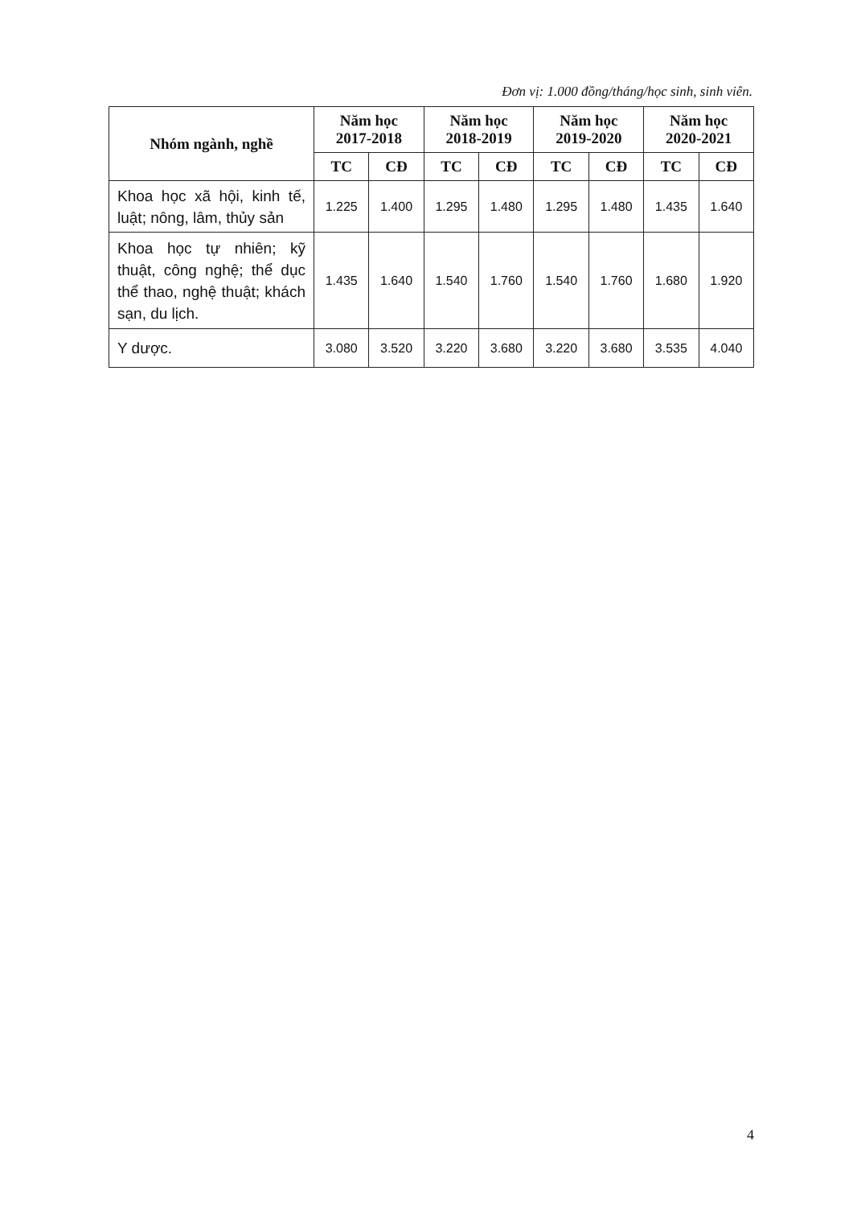Đơn vị: 1.000 đồng/tháng/học sinh, sinh viên.
| Nhóm ngành, nghề | Năm học 2017-2018 | | Năm học 2018-2019 | | Năm học 2019-2020 | | Năm học 2020-2021 | |
| --- | --- | --- | --- | --- | --- | --- | --- | --- |
| | TC | CĐ | TC | CĐ | TC | CĐ | TC | CĐ |
| Khoa học xã hội, kinh tế, luật; nông, lâm, thủy sản | 1.225 | 1.400 | 1.295 | 1.480 | 1.295 | 1.480 | 1.435 | 1.640 |
| Khoa học tự nhiên; kỹ thuật, công nghệ; thể dục thể thao, nghệ thuật; khách sạn, du lịch. | 1.435 | 1.640 | 1.540 | 1.760 | 1.540 | 1.760 | 1.680 | 1.920 |
| Y dược. | 3.080 | 3.520 | 3.220 | 3.680 | 3.220 | 3.680 | 3.535 | 4.040 |
4